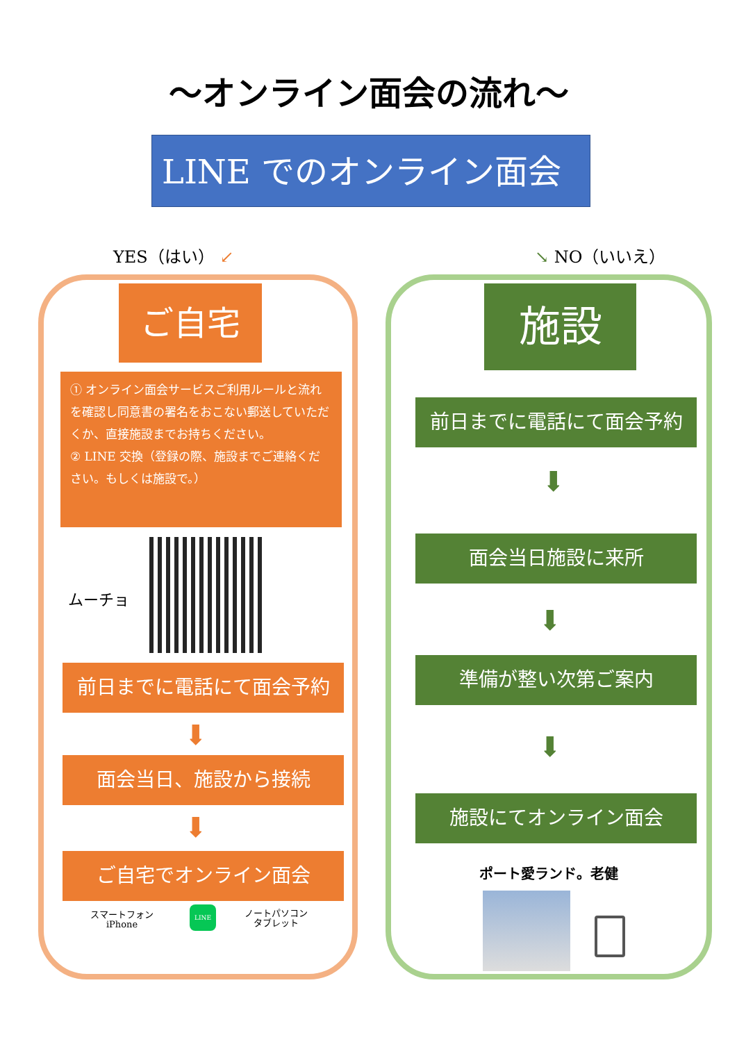～オンライン面会の流れ～
LINE でのオンライン面会
YES（はい） ↙ ↘ NO（いいえ）
ご自宅
① オンライン面会サービスご利用ルールと流れを確認し同意書の署名をおこない郵送していただくか、直接施設までお持ちください。
② LINE 交換（登録の際、施設までご連絡ください。もしくは施設で。）
ムーチョ
前日までに電話にて面会予約
⬇
面会当日、施設から接続
⬇
ご自宅でオンライン面会
スマートフォン
iPhone
LINE
ノートパソコン
タブレット
施設
前日までに電話にて面会予約
⬇
面会当日施設に来所
⬇
準備が整い次第ご案内
⬇
施設にてオンライン面会
ポート愛ランド。老健